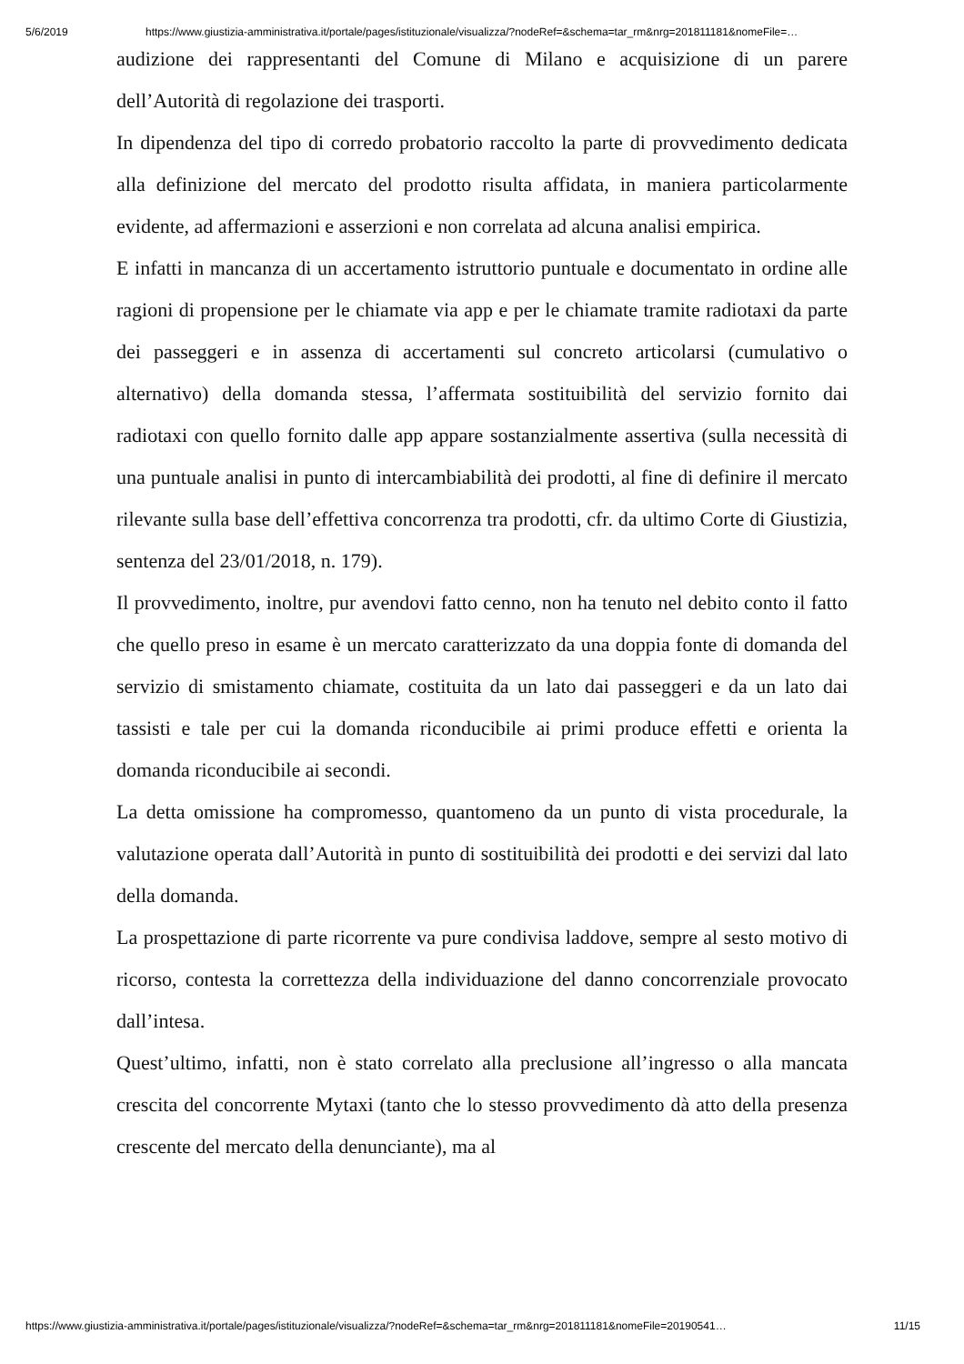5/6/2019 https://www.giustizia-amministrativa.it/portale/pages/istituzionale/visualizza/?nodeRef=&schema=tar_rm&nrg=201811181&nomeFile=…
audizione dei rappresentanti del Comune di Milano e acquisizione di un parere dell’Autorità di regolazione dei trasporti.
In dipendenza del tipo di corredo probatorio raccolto la parte di provvedimento dedicata alla definizione del mercato del prodotto risulta affidata, in maniera particolarmente evidente, ad affermazioni e asserzioni e non correlata ad alcuna analisi empirica.
E infatti in mancanza di un accertamento istruttorio puntuale e documentato in ordine alle ragioni di propensione per le chiamate via app e per le chiamate tramite radiotaxi da parte dei passeggeri e in assenza di accertamenti sul concreto articolarsi (cumulativo o alternativo) della domanda stessa, l’affermata sostituibilità del servizio fornito dai radiotaxi con quello fornito dalle app appare sostanzialmente assertiva (sulla necessità di una puntuale analisi in punto di intercambiabilità dei prodotti, al fine di definire il mercato rilevante sulla base dell’effettiva concorrenza tra prodotti, cfr. da ultimo Corte di Giustizia, sentenza del 23/01/2018, n. 179).
Il provvedimento, inoltre, pur avendovi fatto cenno, non ha tenuto nel debito conto il fatto che quello preso in esame è un mercato caratterizzato da una doppia fonte di domanda del servizio di smistamento chiamate, costituita da un lato dai passeggeri e da un lato dai tassisti e tale per cui la domanda riconducibile ai primi produce effetti e orienta la domanda riconducibile ai secondi.
La detta omissione ha compromesso, quantomeno da un punto di vista procedurale, la valutazione operata dall’Autorità in punto di sostituibilità dei prodotti e dei servizi dal lato della domanda.
La prospettazione di parte ricorrente va pure condivisa laddove, sempre al sesto motivo di ricorso, contesta la correttezza della individuazione del danno concorrenziale provocato dall’intesa.
Quest’ultimo, infatti, non è stato correlato alla preclusione all’ingresso o alla mancata crescita del concorrente Mytaxi (tanto che lo stesso provvedimento dà atto della presenza crescente del mercato della denunciante), ma al
https://www.giustizia-amministrativa.it/portale/pages/istituzionale/visualizza/?nodeRef=&schema=tar_rm&nrg=201811181&nomeFile=20190541… 11/15